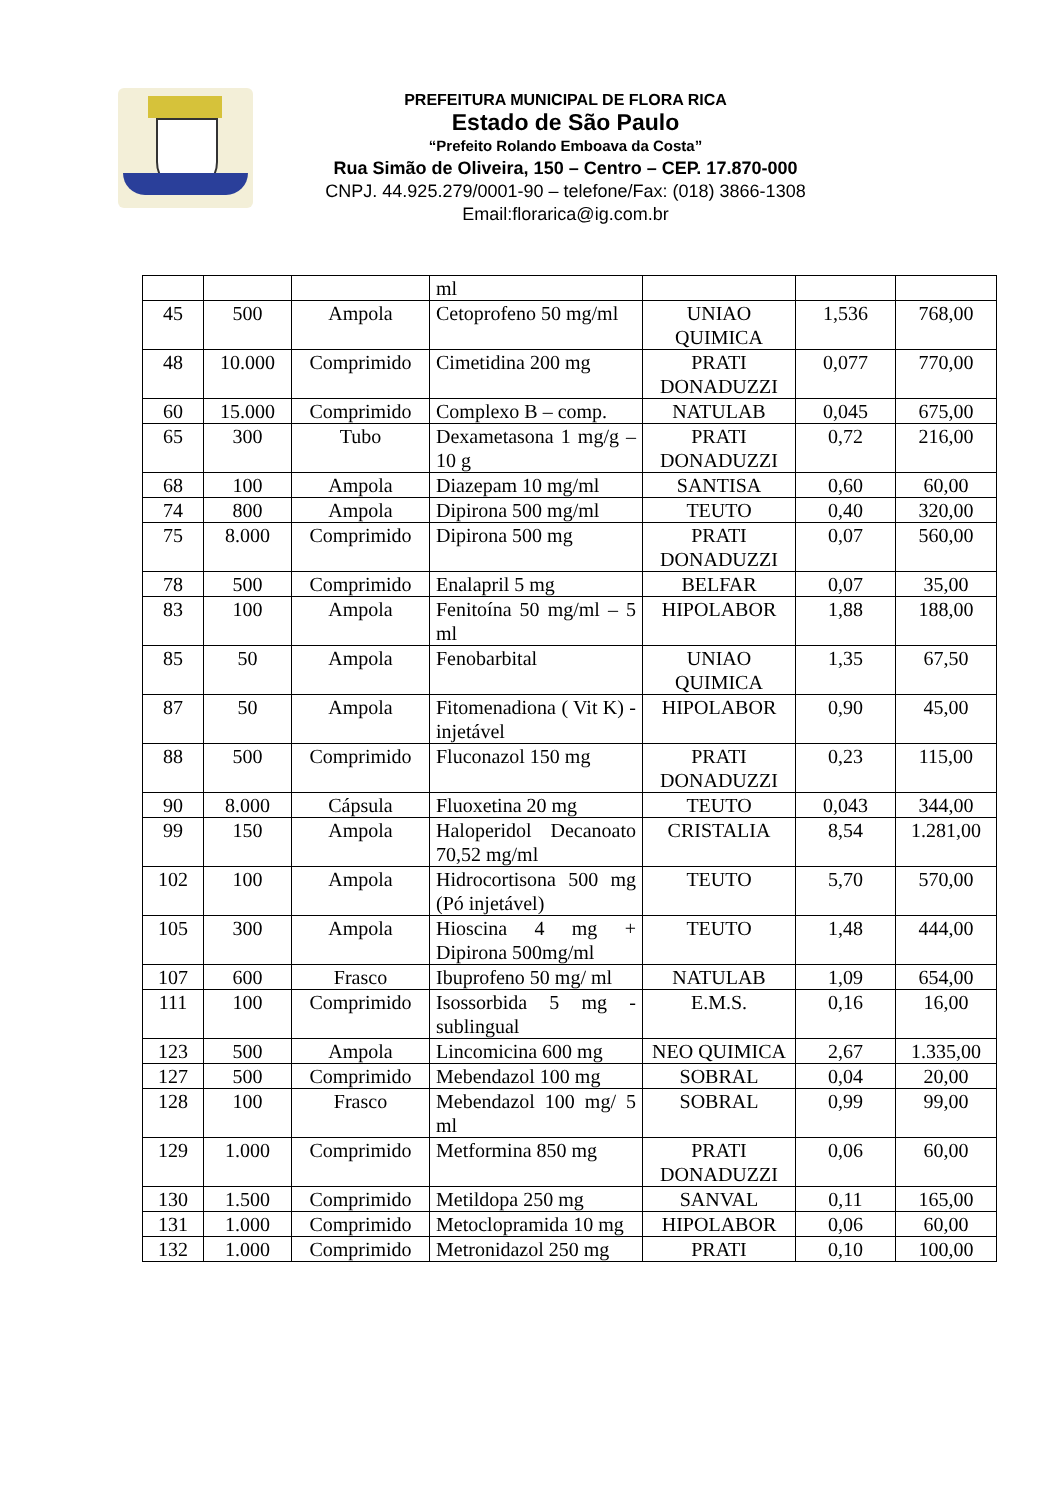PREFEITURA MUNICIPAL DE FLORA RICA
Estado de São Paulo
“Prefeito Rolando Emboava da Costa”
Rua Simão de Oliveira, 150 – Centro – CEP. 17.870-000
CNPJ. 44.925.279/0001-90 – telefone/Fax: (018) 3866-1308
Email:florarica@ig.com.br
| | | | ml | | | |
| 45 | 500 | Ampola | Cetoprofeno 50 mg/ml | UNIAO QUIMICA | 1,536 | 768,00 |
| 48 | 10.000 | Comprimido | Cimetidina 200 mg | PRATI DONADUZZI | 0,077 | 770,00 |
| 60 | 15.000 | Comprimido | Complexo B – comp. | NATULAB | 0,045 | 675,00 |
| 65 | 300 | Tubo | Dexametasona 1 mg/g – 10 g | PRATI DONADUZZI | 0,72 | 216,00 |
| 68 | 100 | Ampola | Diazepam 10 mg/ml | SANTISA | 0,60 | 60,00 |
| 74 | 800 | Ampola | Dipirona 500 mg/ml | TEUTO | 0,40 | 320,00 |
| 75 | 8.000 | Comprimido | Dipirona 500 mg | PRATI DONADUZZI | 0,07 | 560,00 |
| 78 | 500 | Comprimido | Enalapril 5 mg | BELFAR | 0,07 | 35,00 |
| 83 | 100 | Ampola | Fenitoína 50 mg/ml – 5 ml | HIPOLABOR | 1,88 | 188,00 |
| 85 | 50 | Ampola | Fenobarbital | UNIAO QUIMICA | 1,35 | 67,50 |
| 87 | 50 | Ampola | Fitomenadiona ( Vit K) - injetável | HIPOLABOR | 0,90 | 45,00 |
| 88 | 500 | Comprimido | Fluconazol 150 mg | PRATI DONADUZZI | 0,23 | 115,00 |
| 90 | 8.000 | Cápsula | Fluoxetina 20 mg | TEUTO | 0,043 | 344,00 |
| 99 | 150 | Ampola | Haloperidol Decanoato 70,52 mg/ml | CRISTALIA | 8,54 | 1.281,00 |
| 102 | 100 | Ampola | Hidrocortisona 500 mg (Pó injetável) | TEUTO | 5,70 | 570,00 |
| 105 | 300 | Ampola | Hioscina 4 mg + Dipirona 500mg/ml | TEUTO | 1,48 | 444,00 |
| 107 | 600 | Frasco | Ibuprofeno 50 mg/ ml | NATULAB | 1,09 | 654,00 |
| 111 | 100 | Comprimido | Isossorbida 5 mg - sublingual | E.M.S. | 0,16 | 16,00 |
| 123 | 500 | Ampola | Lincomicina 600 mg | NEO QUIMICA | 2,67 | 1.335,00 |
| 127 | 500 | Comprimido | Mebendazol 100 mg | SOBRAL | 0,04 | 20,00 |
| 128 | 100 | Frasco | Mebendazol 100 mg/ 5 ml | SOBRAL | 0,99 | 99,00 |
| 129 | 1.000 | Comprimido | Metformina 850 mg | PRATI DONADUZZI | 0,06 | 60,00 |
| 130 | 1.500 | Comprimido | Metildopa 250 mg | SANVAL | 0,11 | 165,00 |
| 131 | 1.000 | Comprimido | Metoclopramida 10 mg | HIPOLABOR | 0,06 | 60,00 |
| 132 | 1.000 | Comprimido | Metronidazol 250 mg | PRATI | 0,10 | 100,00 |